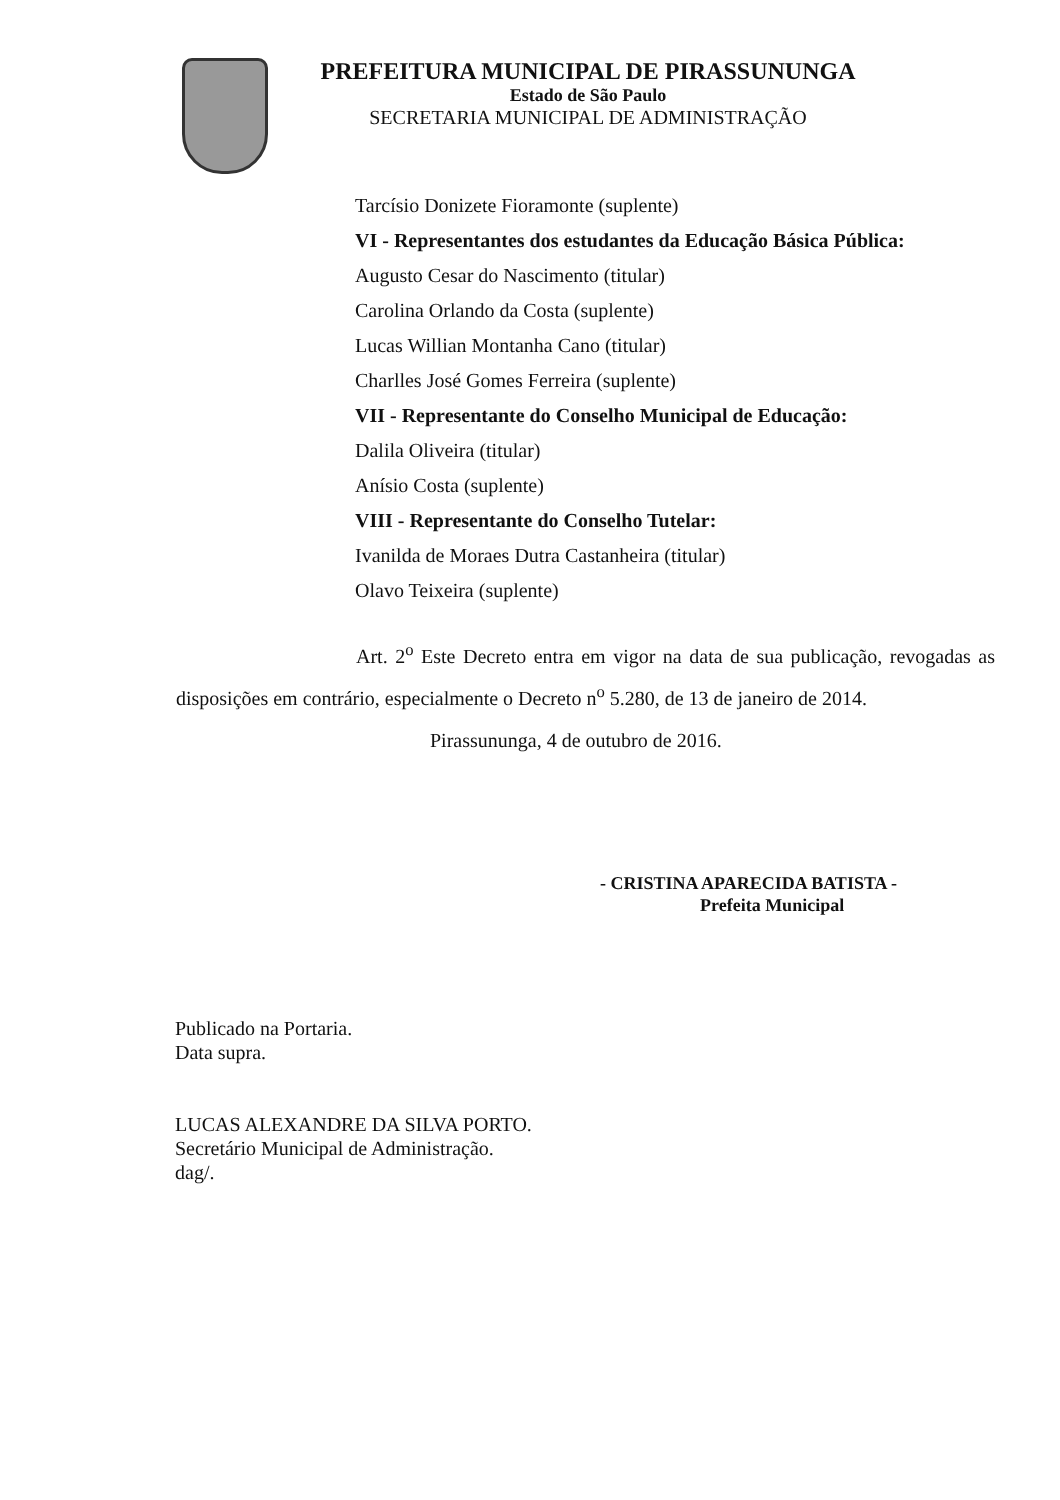PREFEITURA MUNICIPAL DE PIRASSUNUNGA
Estado de São Paulo
SECRETARIA MUNICIPAL DE ADMINISTRAÇÃO
Tarcísio Donizete Fioramonte (suplente)
VI - Representantes dos estudantes da Educação Básica Pública:
Augusto Cesar do Nascimento (titular)
Carolina Orlando da Costa (suplente)
Lucas Willian Montanha Cano (titular)
Charlles José Gomes Ferreira (suplente)
VII - Representante do Conselho Municipal de Educação:
Dalila Oliveira (titular)
Anísio Costa (suplente)
VIII - Representante do Conselho Tutelar:
Ivanilda de Moraes Dutra Castanheira (titular)
Olavo Teixeira (suplente)
Art. 2<sup>o</sup> Este Decreto entra em vigor na data de sua publicação, revogadas as disposições em contrário, especialmente o Decreto n<sup>o</sup> 5.280, de 13 de janeiro de 2014.
Pirassununga, 4 de outubro de 2016.
- CRISTINA APARECIDA BATISTA -
Prefeita Municipal
Publicado na Portaria.
Data supra.
LUCAS ALEXANDRE DA SILVA PORTO.
Secretário Municipal de Administração.
dag/.